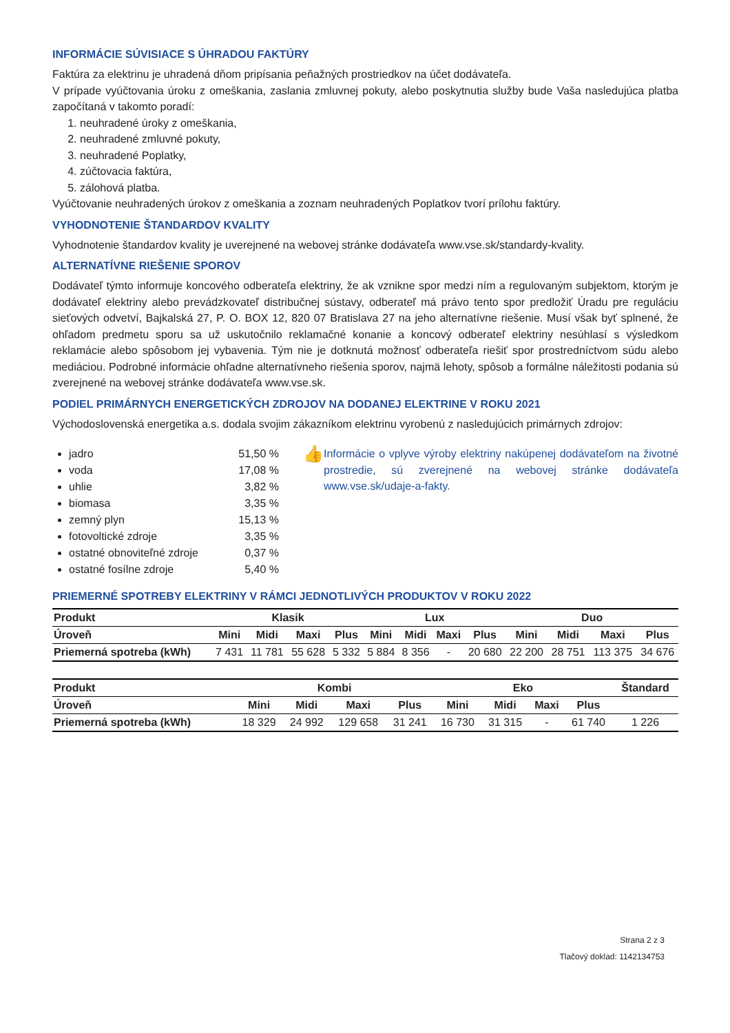INFORMÁCIE SÚVISIACE S ÚHRADOU FAKTÚRY
Faktúra za elektrinu je uhradená dňom pripísania peňažných prostriedkov na účet dodávateľa.
V prípade vyúčtovania úroku z omeškania, zaslania zmluvnej pokuty, alebo poskytnutia služby bude Vaša nasledujúca platba započítaná v takomto poradí:
1. neuhradené úroky z omeškania,
2. neuhradené zmluvné pokuty,
3. neuhradené Poplatky,
4. zúčtovacia faktúra,
5. zálohová platba.
Vyúčtovanie neuhradených úrokov z omeškania a zoznam neuhradených Poplatkov tvorí prílohu faktúry.
VYHODNOTENIE ŠTANDARDOV KVALITY
Vyhodnotenie štandardov kvality je uverejnené na webovej stránke dodávateľa www.vse.sk/standardy-kvality.
ALTERNATÍVNE RIEŠENIE SPOROV
Dodávateľ týmto informuje koncového odberateľa elektriny, že ak vznikne spor medzi ním a regulovaným subjektom, ktorým je dodávateľ elektriny alebo prevádzkovateľ distribučnej sústavy, odberateľ má právo tento spor predložiť Úradu pre reguláciu sieťových odvetví, Bajkalská 27, P. O. BOX 12, 820 07 Bratislava 27 na jeho alternatívne riešenie. Musí však byť splnené, že ohľadom predmetu sporu sa už uskutočnilo reklamačné konanie a koncový odberateľ elektriny nesúhlasí s výsledkom reklamácie alebo spôsobom jej vybavenia. Tým nie je dotknutá možnosť odberateľa riešiť spor prostredníctvom súdu alebo mediáciou. Podrobné informácie ohľadne alternatívneho riešenia sporov, najmä lehoty, spôsob a formálne náležitosti podania sú zverejnené na webovej stránke dodávateľa www.vse.sk.
PODIEL PRIMÁRNYCH ENERGETICKÝCH ZDROJOV NA DODANEJ ELEKTRINE V ROKU 2021
Východoslovenská energetika a.s. dodala svojim zákazníkom elektrinu vyrobenú z nasledujúcich primárnych zdrojov:
jadro 51,50 %
voda 17,08 %
uhlie 3,82 %
biomasa 3,35 %
zemný plyn 15,13 %
fotovoltické zdroje 3,35 %
ostatné obnoviteľné zdroje 0,37 %
ostatné fosílne zdroje 5,40 %
👍
Informácie o vplyve výroby elektriny nakúpenej dodávateľom na životné prostredie, sú zverejnené na webovej stránke dodávateľa www.vse.sk/udaje-a-fakty.
PRIEMERNÉ SPOTREBY ELEKTRINY V RÁMCI JEDNOTLIVÝCH PRODUKTOV V ROKU 2022
| Produkt | Klasik | | | | Lux | | | | Duo | | | |
| --- | --- | --- | --- | --- | --- | --- | --- | --- | --- | --- | --- | --- |
| Úroveň | Mini | Midi | Maxi | Plus | Mini | Midi | Maxi | Plus | Mini | Midi | Maxi | Plus |
| Priemerná spotreba (kWh) | 7 431 | 11 781 | 55 628 | 5 332 | 5 884 | 8 356 | - | 20 680 | 22 200 | 28 751 | 113 375 | 34 676 |
| Produkt | Kombi | | | | Eko | | | | Štandard |
| --- | --- | --- | --- | --- | --- | --- | --- | --- | --- |
| Úroveň | Mini | Midi | Maxi | Plus | Mini | Midi | Maxi | Plus | |
| Priemerná spotreba (kWh) | 18 329 | 24 992 | 129 658 | 31 241 | 16 730 | 31 315 | - | 61 740 | 1 226 |
Strana 2 z 3
Tlačový doklad: 1142134753